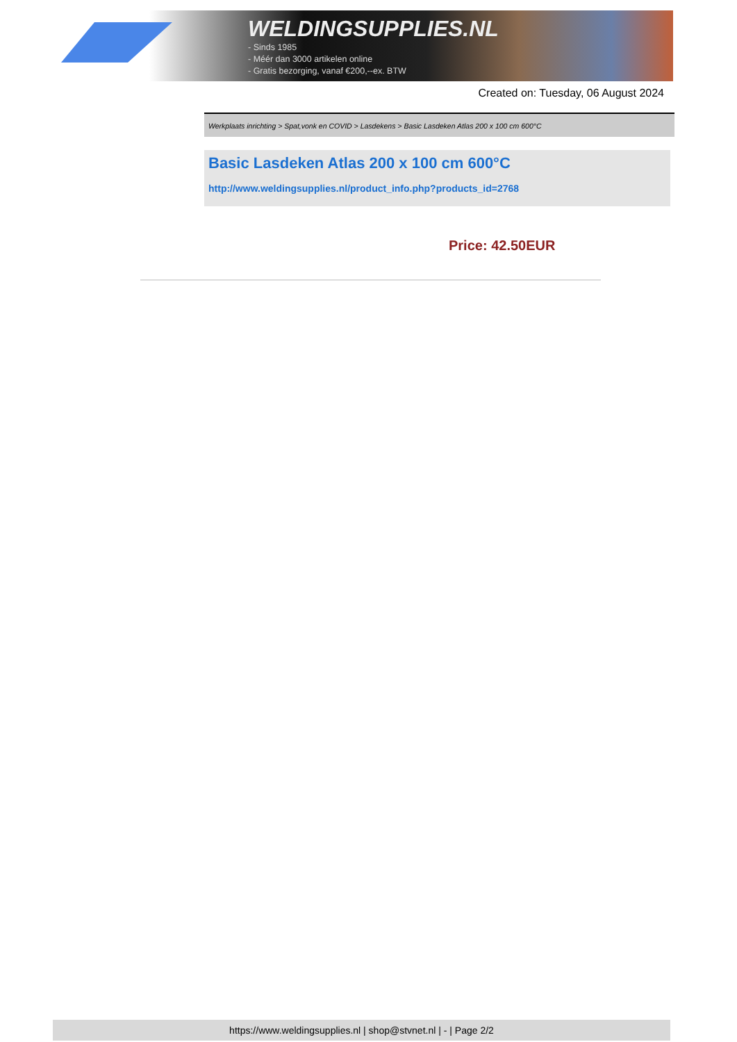WELDINGSUPPLIES.NL
- Sinds 1985
- Méér dan 3000 artikelen online
- Gratis bezorging, vanaf €200,--ex. BTW
Created on: Tuesday, 06 August 2024
Werkplaats inrichting > Spat,vonk en COVID > Lasdekens > Basic Lasdeken Atlas 200 x 100 cm 600°C
Basic Lasdeken Atlas 200 x 100 cm 600°C
http://www.weldingsupplies.nl/product_info.php?products_id=2768
Price: 42.50EUR
https://www.weldingsupplies.nl | shop@stvnet.nl | - | Page 2/2